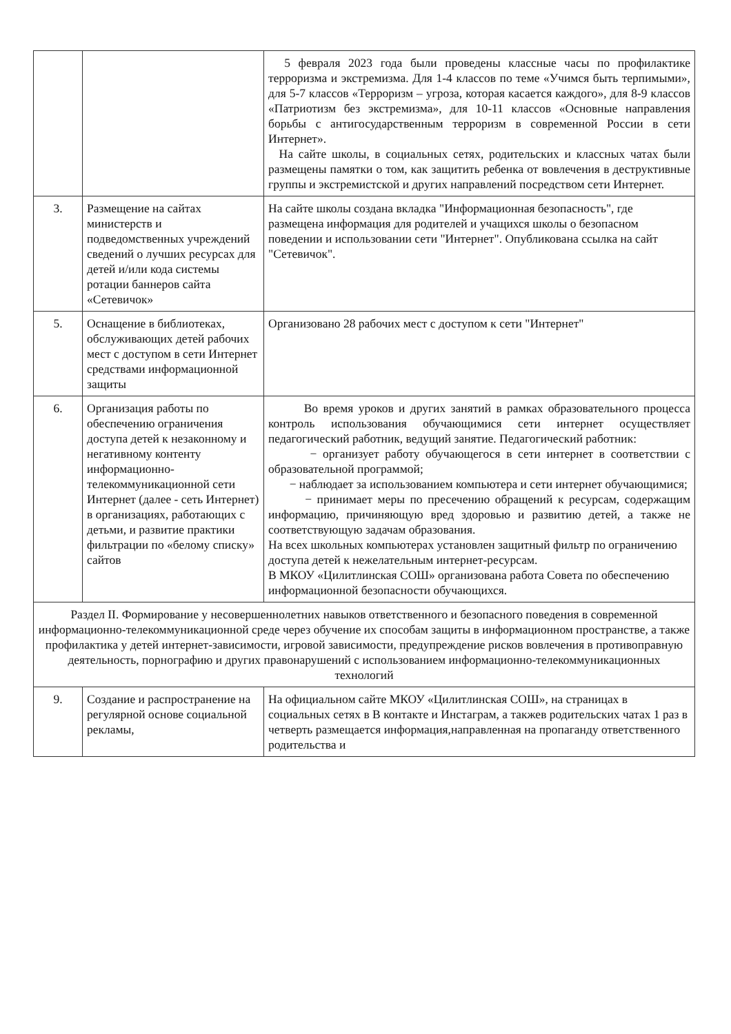| | | 5 февраля 2023 года были проведены классные часы по профилактике терроризма и экстремизма. Для 1-4 классов по теме «Учимся быть терпимыми», для 5-7 классов «Терроризм – угроза, которая касается каждого», для 8-9 классов «Патриотизм без экстремизма», для 10-11 классов «Основные направления борьбы с антигосударственным терроризм в современной России в сети Интернет». На сайте школы, в социальных сетях, родительских и классных чатах были размещены памятки о том, как защитить ребенка от вовлечения в деструктивные группы и экстремистской и других направлений посредством сети Интернет. |
| 3. | Размещение на сайтах министерств и подведомственных учреждений сведений о лучших ресурсах для детей и/или кода системы ротации баннеров сайта «Сетевичок» | На сайте школы создана вкладка "Информационная безопасность", где размещена информация для родителей и учащихся школы о безопасном поведении и использовании сети "Интернет". Опубликована ссылка на сайт "Сетевичок". |
| 5. | Оснащение в библиотеках, обслуживающих детей рабочих мест с доступом в сети Интернет средствами информационной защиты | Организовано 28 рабочих мест с доступом к сети "Интернет" |
| 6. | Организация работы по обеспечению ограничения доступа детей к незаконному и негативному контенту информационно-телекоммуникационной сети Интернет (далее - сеть Интернет) в организациях, работающих с детьми, и развитие практики фильтрации по «белому списку» сайтов | Во время уроков и других занятий в рамках образовательного процесса контроль использования обучающимися сети интернет осуществляет педагогический работник, ведущий занятие. Педагогический работник: − организует работу обучающегося в сети интернет в соответствии с образовательной программой; − наблюдает за использованием компьютера и сети интернет обучающимися; − принимает меры по пресечению обращений к ресурсам, содержащим информацию, причиняющую вред здоровью и развитию детей, а также не соответствующую задачам образования. На всех школьных компьютерах установлен защитный фильтр по ограничению доступа детей к нежелательным интернет-ресурсам. В МКОУ «Цилитлинская СОШ» организована работа Совета по обеспечению информационной безопасности обучающихся. |
| Раздел II. Формирование у несовершеннолетних навыков ответственного и безопасного поведения в современной информационно-телекоммуникационной среде через обучение их способам защиты в информационном пространстве, а также профилактика у детей интернет-зависимости, игровой зависимости, предупреждение рисков вовлечения в противоправную деятельность, порнографию и других правонарушений с использованием информационно-телекоммуникационных технологий | | |
| 9. | Создание и распространение на регулярной основе социальной рекламы, | На официальном сайте МКОУ «Цилитлинская СОШ», на страницах в социальных сетях в В контакте и Инстаграм, а такжев родительских чатах 1 раз в четверть размещается информация,направленная на пропаганду ответственного родительства и |